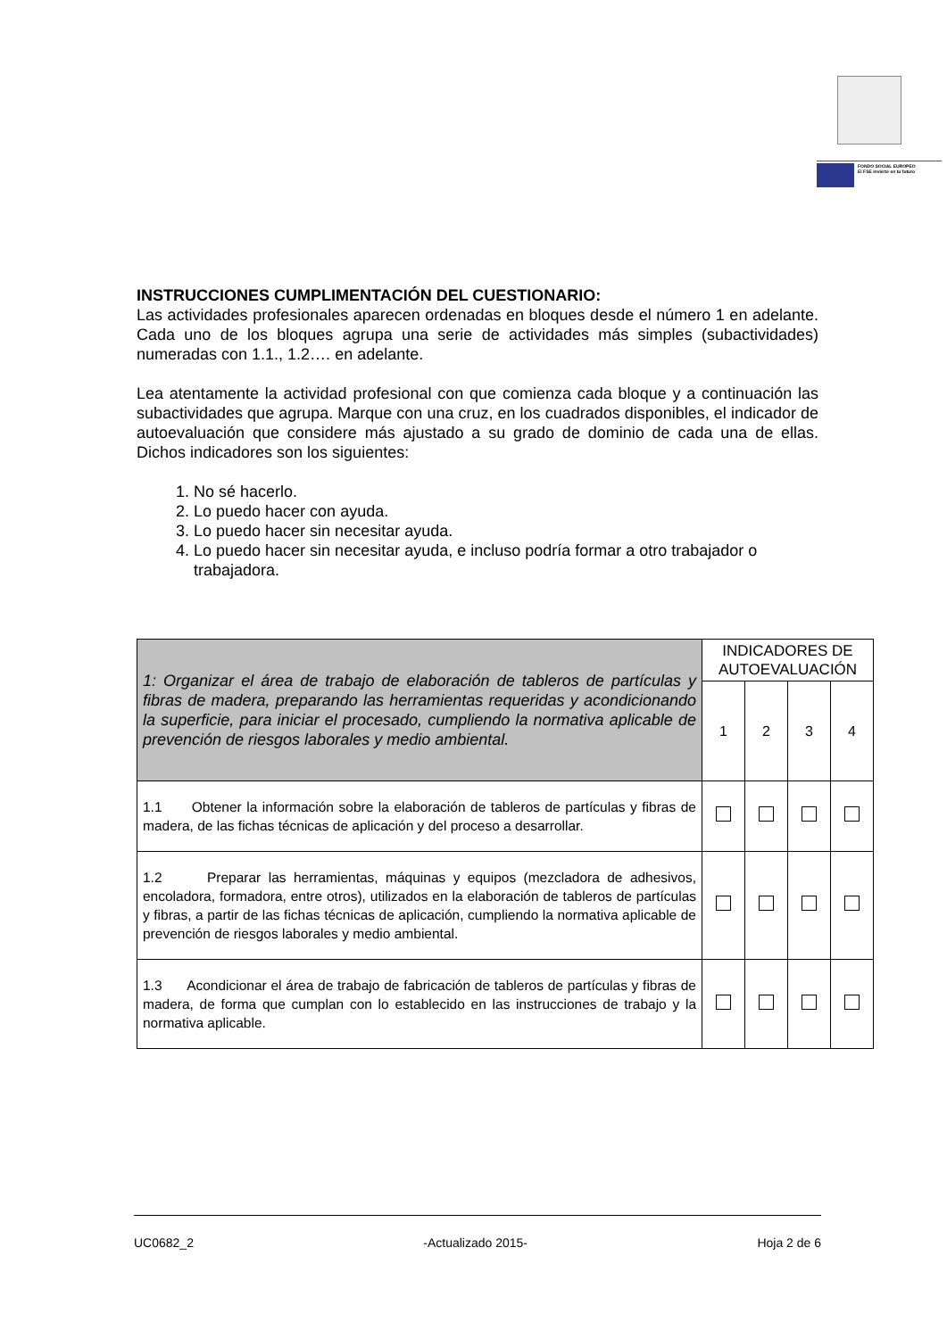FONDO SOCIAL EUROPEO
El FSE invierte en tu futuro
INSTRUCCIONES CUMPLIMENTACIÓN DEL CUESTIONARIO:
Las actividades profesionales aparecen ordenadas en bloques desde el número 1 en adelante. Cada uno de los bloques agrupa una serie de actividades más simples (subactividades) numeradas con 1.1., 1.2…. en adelante.
Lea atentamente la actividad profesional con que comienza cada bloque y a continuación las subactividades que agrupa. Marque con una cruz, en los cuadrados disponibles, el indicador de autoevaluación que considere más ajustado a su grado de dominio de cada una de ellas. Dichos indicadores son los siguientes:
1. No sé hacerlo.
2. Lo puedo hacer con ayuda.
3. Lo puedo hacer sin necesitar ayuda.
4. Lo puedo hacer sin necesitar ayuda, e incluso podría formar a otro trabajador o trabajadora.
| 1: Organizar el área de trabajo de elaboración de tableros de partículas y fibras de madera, preparando las herramientas requeridas y acondicionando la superficie, para iniciar el procesado, cumpliendo la normativa aplicable de prevención de riesgos laborales y medio ambiental. | INDICADORES DE AUTOEVALUACIÓN | | | |
| | 1 | 2 | 3 | 4 |
| 1.1 Obtener la información sobre la elaboración de tableros de partículas y fibras de madera, de las fichas técnicas de aplicación y del proceso a desarrollar. | | | | |
| 1.2 Preparar las herramientas, máquinas y equipos (mezcladora de adhesivos, encoladora, formadora, entre otros), utilizados en la elaboración de tableros de partículas y fibras, a partir de las fichas técnicas de aplicación, cumpliendo la normativa aplicable de prevención de riesgos laborales y medio ambiental. | | | | |
| 1.3 Acondicionar el área de trabajo de fabricación de tableros de partículas y fibras de madera, de forma que cumplan con lo establecido en las instrucciones de trabajo y la normativa aplicable. | | | | |
UC0682_2 -Actualizado 2015- Hoja 2 de 6